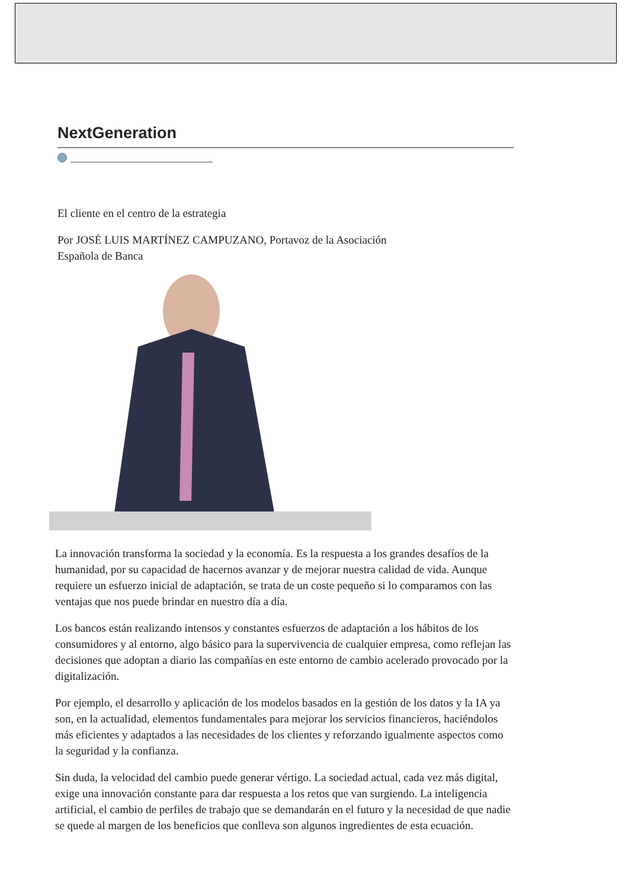NextGeneration
El cliente en el centro de la estrategia
Por JOSÉ LUIS MARTÍNEZ CAMPUZANO, Portavoz de la Asociación
Española de Banca
La innovación transforma la sociedad y la economía. Es la respuesta a los grandes desafíos de la humanidad, por su capacidad de hacernos avanzar y de mejorar nuestra calidad de vida. Aunque requiere un esfuerzo inicial de adaptación, se trata de un coste pequeño si lo comparamos con las ventajas que nos puede brindar en nuestro día a día.
Los bancos están realizando intensos y constantes esfuerzos de adaptación a los hábitos de los consumidores y al entorno, algo básico para la supervivencia de cualquier empresa, como reflejan las decisiones que adoptan a diario las compañías en este entorno de cambio acelerado provocado por la digitalización.
Por ejemplo, el desarrollo y aplicación de los modelos basados en la gestión de los datos y la IA ya son, en la actualidad, elementos fundamentales para mejorar los servicios financieros, haciéndolos más eficientes y adaptados a las necesidades de los clientes y reforzando igualmente aspectos como la seguridad y la confianza.
Sin duda, la velocidad del cambio puede generar vértigo. La sociedad actual, cada vez más digital, exige una innovación constante para dar respuesta a los retos que van surgiendo. La inteligencia artificial, el cambio de perfiles de trabajo que se demandarán en el futuro y la necesidad de que nadie se quede al margen de los beneficios que conlleva son algunos ingredientes de esta ecuación.